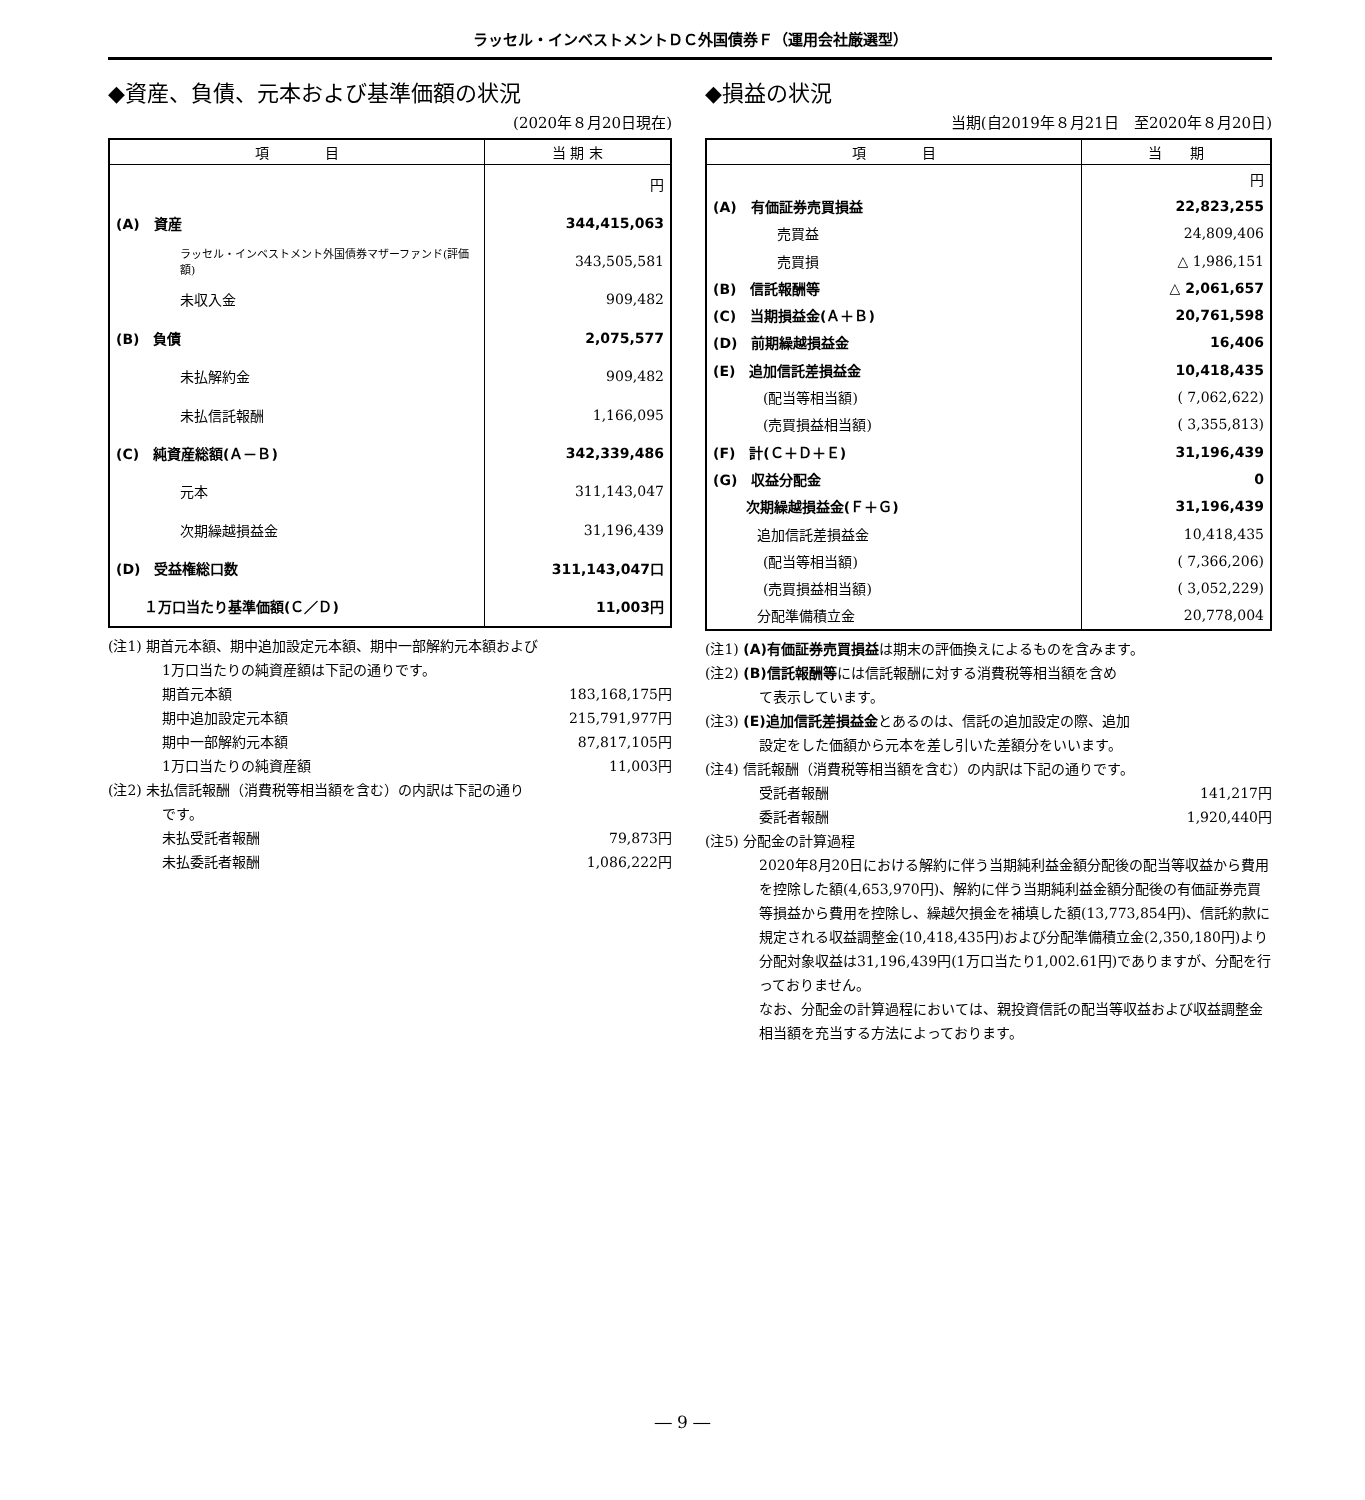ラッセル・インベストメントＤＣ外国債券Ｆ（運用会社厳選型）
◆資産、負債、元本および基準価額の状況
(2020年８月20日現在)
| 項 目 | 当 期 末 |
| --- | --- |
| | 円 |
| (A) 資産 | 344,415,063 |
| ラッセル・インベストメント外国債券マザーファンド(評価額) | 343,505,581 |
| 未収入金 | 909,482 |
| (B) 負債 | 2,075,577 |
| 未払解約金 | 909,482 |
| 未払信託報酬 | 1,166,095 |
| (C) 純資産総額(Ａ－Ｂ) | 342,339,486 |
| 元本 | 311,143,047 |
| 次期繰越損益金 | 31,196,439 |
| (D) 受益権総口数 | 311,143,047口 |
| １万口当たり基準価額(Ｃ／Ｄ) | 11,003円 |
(注1) 期首元本額、期中追加設定元本額、期中一部解約元本額および
1万口当たりの純資産額は下記の通りです。
期首元本額 183,168,175円
期中追加設定元本額 215,791,977円
期中一部解約元本額 87,817,105円
1万口当たりの純資産額 11,003円
(注2) 未払信託報酬（消費税等相当額を含む）の内訳は下記の通り
です。
未払受託者報酬 79,873円
未払委託者報酬 1,086,222円
◆損益の状況
当期(自2019年８月21日　至2020年８月20日)
| 項 目 | 当 期 |
| --- | --- |
| | 円 |
| (A) 有価証券売買損益 | 22,823,255 |
| 売買益 | 24,809,406 |
| 売買損 | △ 1,986,151 |
| (B) 信託報酬等 | △ 2,061,657 |
| (C) 当期損益金(Ａ＋Ｂ) | 20,761,598 |
| (D) 前期繰越損益金 | 16,406 |
| (E) 追加信託差損益金 | 10,418,435 |
| (配当等相当額) | ( 7,062,622) |
| (売買損益相当額) | ( 3,355,813) |
| (F) 計(Ｃ＋Ｄ＋Ｅ) | 31,196,439 |
| (G) 収益分配金 | 0 |
| 次期繰越損益金(Ｆ＋Ｇ) | 31,196,439 |
| 追加信託差損益金 | 10,418,435 |
| (配当等相当額) | ( 7,366,206) |
| (売買損益相当額) | ( 3,052,229) |
| 分配準備積立金 | 20,778,004 |
(注1) (A)有価証券売買損益は期末の評価換えによるものを含みます。
(注2) (B)信託報酬等には信託報酬に対する消費税等相当額を含め
て表示しています。
(注3) (E)追加信託差損益金とあるのは、信託の追加設定の際、追加
設定をした価額から元本を差し引いた差額分をいいます。
(注4) 信託報酬（消費税等相当額を含む）の内訳は下記の通りです。
受託者報酬 141,217円
委託者報酬 1,920,440円
(注5) 分配金の計算過程
2020年8月20日における解約に伴う当期純利益金額分配後の配当等収益から費用を控除した額(4,653,970円)、解約に伴う当期純利益金額分配後の有価証券売買等損益から費用を控除し、繰越欠損金を補填した額(13,773,854円)、信託約款に規定される収益調整金(10,418,435円)および分配準備積立金(2,350,180円)より分配対象収益は31,196,439円(1万口当たり1,002.61円)でありますが、分配を行っておりません。
なお、分配金の計算過程においては、親投資信託の配当等収益および収益調整金相当額を充当する方法によっております。
― 9 ―